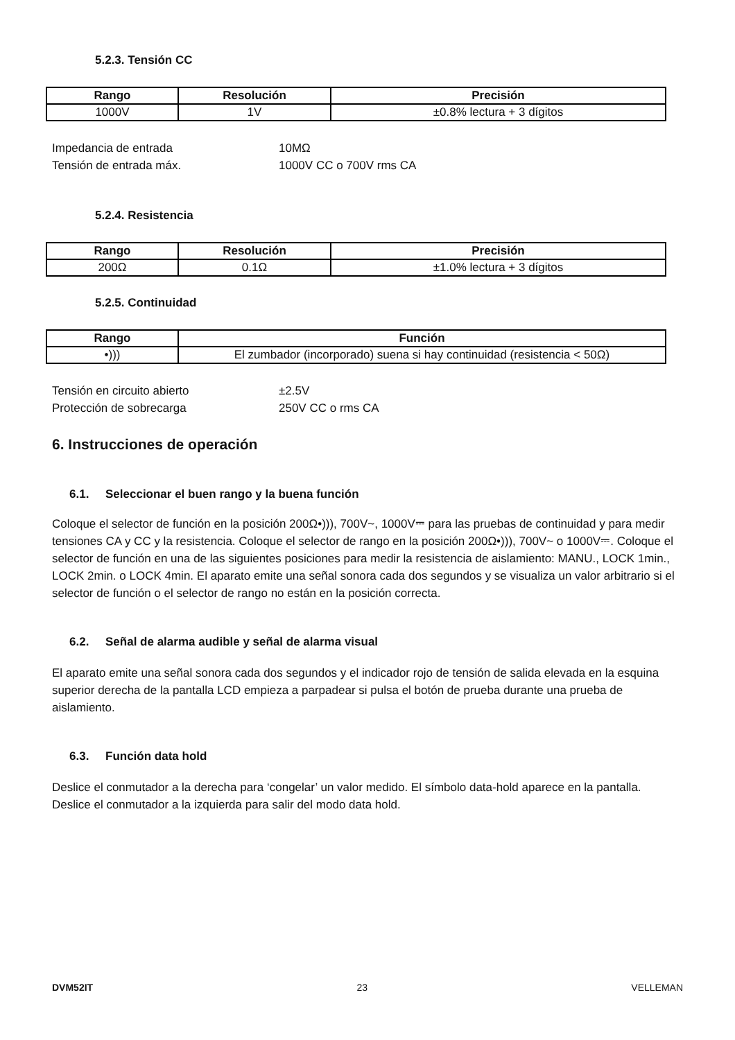5.2.3. Tensión CC
| Rango | Resolución | Precisión |
| --- | --- | --- |
| 1000V | 1V | ±0.8% lectura + 3 dígitos |
Impedancia de entrada 10MΩ
Tensión de entrada máx. 1000V CC o 700V rms CA
5.2.4. Resistencia
| Rango | Resolución | Precisión |
| --- | --- | --- |
| 200Ω | 0.1Ω | ±1.0% lectura + 3 dígitos |
5.2.5. Continuidad
| Rango | Función |
| --- | --- |
| •))) | El zumbador (incorporado) suena si hay continuidad (resistencia < 50Ω) |
Tensión en circuito abierto ±2.5V
Protección de sobrecarga 250V CC o rms CA
6. Instrucciones de operación
6.1. Seleccionar el buen rango y la buena función
Coloque el selector de función en la posición 200Ω•))), 700V~, 1000V⎓ para las pruebas de continuidad y para medir tensiones CA y CC y la resistencia. Coloque el selector de rango en la posición 200Ω•))), 700V~ o 1000V⎓. Coloque el selector de función en una de las siguientes posiciones para medir la resistencia de aislamiento: MANU., LOCK 1min., LOCK 2min. o LOCK 4min. El aparato emite una señal sonora cada dos segundos y se visualiza un valor arbitrario si el selector de función o el selector de rango no están en la posición correcta.
6.2. Señal de alarma audible y señal de alarma visual
El aparato emite una señal sonora cada dos segundos y el indicador rojo de tensión de salida elevada en la esquina superior derecha de la pantalla LCD empieza a parpadear si pulsa el botón de prueba durante una prueba de aislamiento.
6.3. Función data hold
Deslice el conmutador a la derecha para ‘congelar’ un valor medido. El símbolo data-hold aparece en la pantalla. Deslice el conmutador a la izquierda para salir del modo data hold.
DVM52IT 23 VELLEMAN